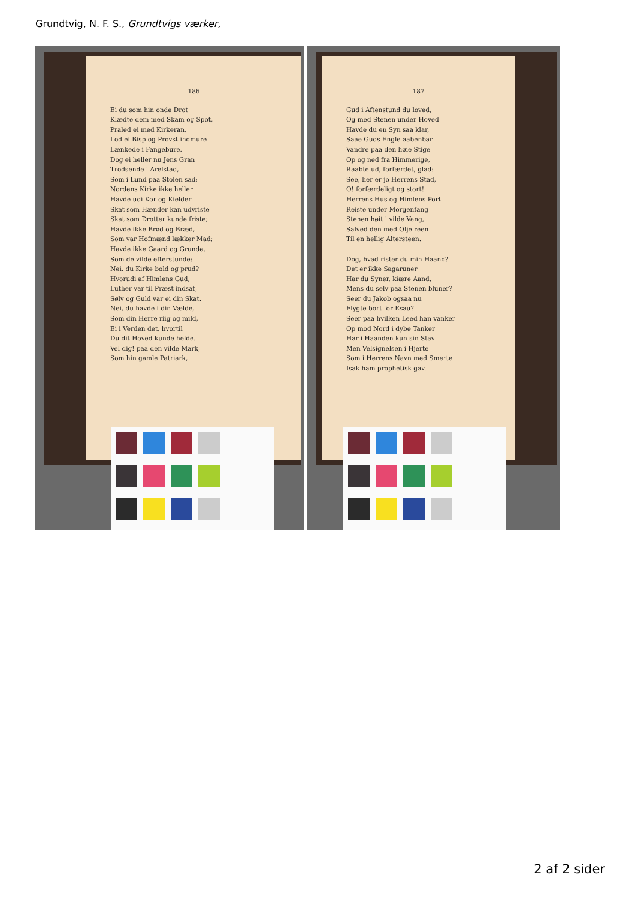Grundtvig, N. F. S., Grundtvigs værker,
186
Ei du som hin onde Drot
Klædte dem med Skam og Spot,
Praled ei med Kirkeran,
Lod ei Bisp og Provst indmure
Lænkede i Fangebure.
Dog ei heller nu Jens Gran
Trodsende i Arelstad,
Som i Lund paa Stolen sad;
Nordens Kirke ikke heller
Havde udi Kor og Kielder
Skat som Hænder kan udvriste
Skat som Drotter kunde friste;
Havde ikke Brød og Bræd,
Som var Hofmænd lækker Mad;
Havde ikke Gaard og Grunde,
Som de vilde efterstunde;
Nei, du Kirke bold og prud?
Hvorudi af Himlens Gud,
Luther var til Præst indsat,
Sølv og Guld var ei din Skat.
Nei, du havde i din Vælde,
Som din Herre riig og mild,
Ei i Verden det, hvortil
Du dit Hoved kunde helde.
Vel dig! paa den vilde Mark,
Som hin gamle Patriark,
187
Gud i Aftenstund du loved,
Og med Stenen under Hoved
Havde du en Syn saa klar,
Saae Guds Engle aabenbar
Vandre paa den høie Stige
Op og ned fra Himmerige,
Raabte ud, forfærdet, glad:
See, her er jo Herrens Stad,
O! forfærdeligt og stort!
Herrens Hus og Himlens Port.
Reiste under Morgenfang
Stenen høit i vilde Vang,
Salved den med Olje reen
Til en hellig Altersteen.
Dog, hvad rister du min Haand?
Det er ikke Sagaruner
Har du Syner, kiære Aand,
Mens du selv paa Stenen bluner?
Seer du Jakob ogsaa nu
Flygte bort for Esau?
Seer paa hvilken Leed han vanker
Op mod Nord i dybe Tanker
Har i Haanden kun sin Stav
Men Velsignelsen i Hjerte
Som i Herrens Navn med Smerte
Isak ham prophetisk gav.
2 af 2 sider